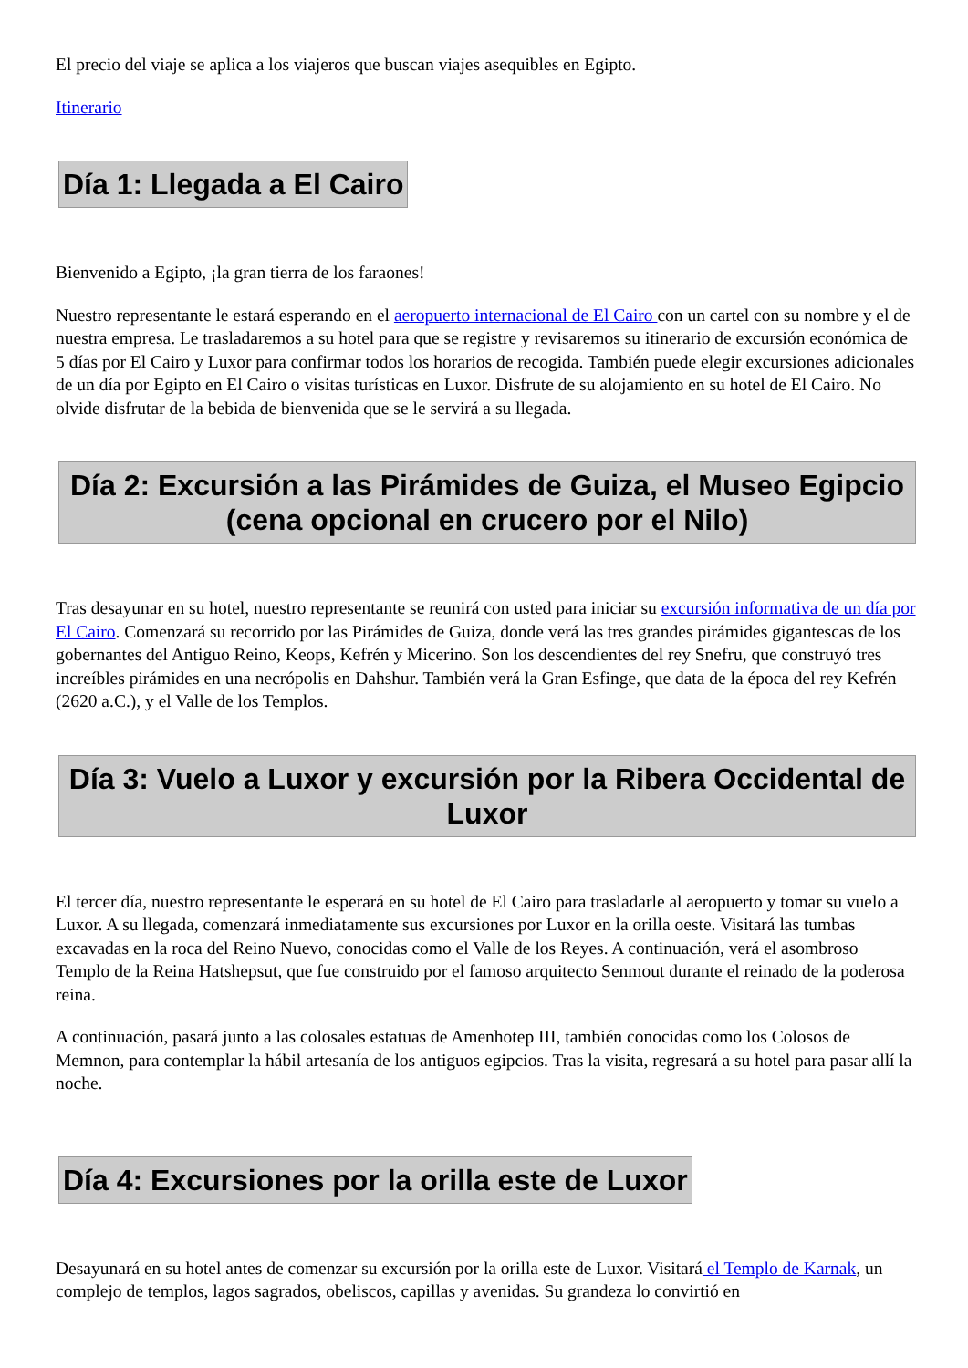El precio del viaje se aplica a los viajeros que buscan viajes asequibles en Egipto.
Itinerario
Día 1: Llegada a El Cairo
Bienvenido a Egipto, ¡la gran tierra de los faraones!
Nuestro representante le estará esperando en el aeropuerto internacional de El Cairo con un cartel con su nombre y el de nuestra empresa. Le trasladaremos a su hotel para que se registre y revisaremos su itinerario de excursión económica de 5 días por El Cairo y Luxor para confirmar todos los horarios de recogida. También puede elegir excursiones adicionales de un día por Egipto en El Cairo o visitas turísticas en Luxor. Disfrute de su alojamiento en su hotel de El Cairo. No olvide disfrutar de la bebida de bienvenida que se le servirá a su llegada.
Día 2: Excursión a las Pirámides de Guiza, el Museo Egipcio (cena opcional en crucero por el Nilo)
Tras desayunar en su hotel, nuestro representante se reunirá con usted para iniciar su excursión informativa de un día por El Cairo. Comenzará su recorrido por las Pirámides de Guiza, donde verá las tres grandes pirámides gigantescas de los gobernantes del Antiguo Reino, Keops, Kefrén y Micerino. Son los descendientes del rey Snefru, que construyó tres increíbles pirámides en una necrópolis en Dahshur. También verá la Gran Esfinge, que data de la época del rey Kefrén (2620 a.C.), y el Valle de los Templos.
Día 3: Vuelo a Luxor y excursión por la Ribera Occidental de Luxor
El tercer día, nuestro representante le esperará en su hotel de El Cairo para trasladarle al aeropuerto y tomar su vuelo a Luxor. A su llegada, comenzará inmediatamente sus excursiones por Luxor en la orilla oeste. Visitará las tumbas excavadas en la roca del Reino Nuevo, conocidas como el Valle de los Reyes. A continuación, verá el asombroso Templo de la Reina Hatshepsut, que fue construido por el famoso arquitecto Senmout durante el reinado de la poderosa reina.
A continuación, pasará junto a las colosales estatuas de Amenhotep III, también conocidas como los Colosos de Memnon, para contemplar la hábil artesanía de los antiguos egipcios. Tras la visita, regresará a su hotel para pasar allí la noche.
Día 4: Excursiones por la orilla este de Luxor
Desayunará en su hotel antes de comenzar su excursión por la orilla este de Luxor. Visitará el Templo de Karnak, un complejo de templos, lagos sagrados, obeliscos, capillas y avenidas. Su grandeza lo convirtió en